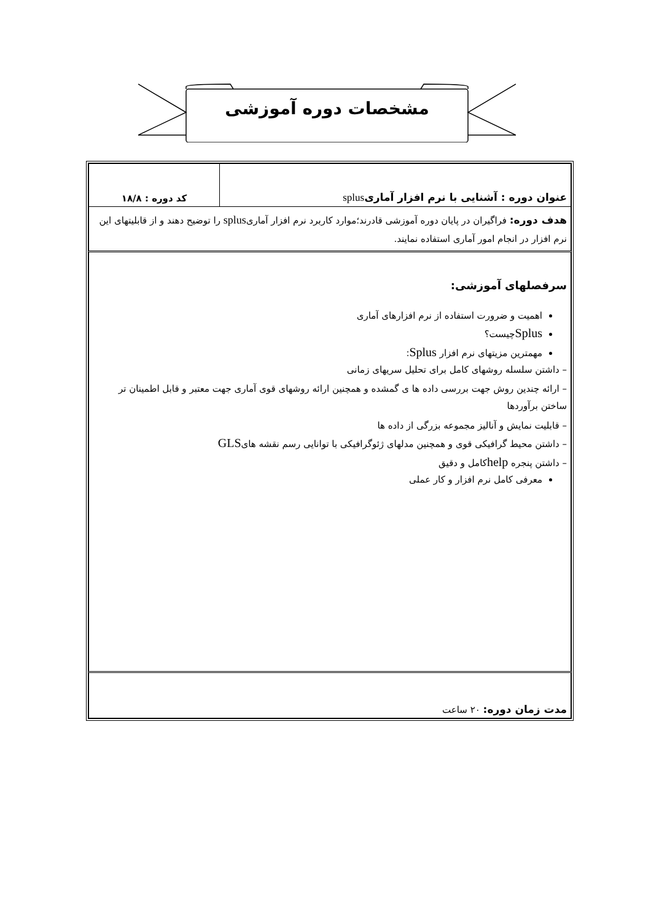مشخصات دوره آموزشی
| عنوان دوره : آشنایی با نرم افزار آماری splus | کد دوره : ۱۸/۸ |
| هدف دوره: فراگیران در پایان دوره آموزشی قادرند؛موارد کاربرد نرم افزار آماری splus را توضیح دهند و از قابلیتهای این نرم افزار در انجام امور آماری استفاده نمایند. | |
| سرفصلهای آموزشی: اهمیت و ضرورت استفاده از نرم افزارهای آماری Splus چیست؟ مهمترین مزیتهای نرم افزار Splus : – داشتن سلسله روشهای کامل برای تحلیل سریهای زمانی – ارائه چندین روش جهت بررسی داده ها ی گمشده و همچنین ارائه روشهای قوی آماری جهت معتبر و قابل اطمینان تر ساختن برآوردها – قابلیت نمایش و آنالیز مجموعه بزرگی از داده ها – داشتن محیط گرافیکی قوی و همچنین مدلهای ژئوگرافیکی با توانایی رسم نقشه های GLS – داشتن پنجره help کامل و دقیق معرفی کامل نرم افزار و کار عملی | |
| مدت زمان دوره: ۲۰ ساعت | |